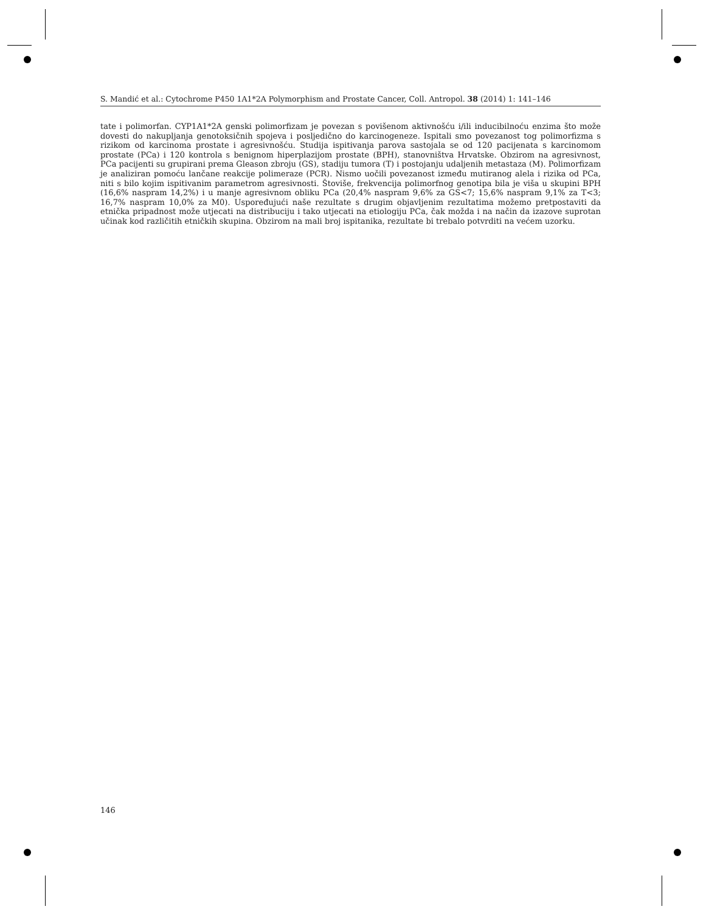S. Mandić et al.: Cytochrome P450 1A1*2A Polymorphism and Prostate Cancer, Coll. Antropol. 38 (2014) 1: 141–146
tate i polimorfan. CYP1A1*2A genski polimorfizam je povezan s povišenom aktivnošću i/ili inducibilnoću enzima što može dovesti do nakupljanja genotoksičnih spojeva i posljedično do karcinogeneze. Ispitali smo povezanost tog polimorfizma s rizikom od karcinoma prostate i agresivnošću. Studija ispitivanja parova sastojala se od 120 pacijenata s karcinomom prostate (PCa) i 120 kontrola s benignom hiperplazijom prostate (BPH), stanovništva Hrvatske. Obzirom na agresivnost, PCa pacijenti su grupirani prema Gleason zbroju (GS), stadiju tumora (T) i postojanju udaljenih metastaza (M). Polimorfizam je analiziran pomoću lančane reakcije polimeraze (PCR). Nismo uočili povezanost između mutiranog alela i rizika od PCa, niti s bilo kojim ispitivanim parametrom agresivnosti. Štoviše, frekvencija polimorfnog genotipa bila je viša u skupini BPH (16,6% naspram 14,2%) i u manje agresivnom obliku PCa (20,4% naspram 9,6% za GS<7; 15,6% naspram 9,1% za T<3; 16,7% naspram 10,0% za M0). Uspoređujući naše rezultate s drugim objavljenim rezultatima možemo pretpostaviti da etnička pripadnost može utjecati na distribuciju i tako utjecati na etiologiju PCa, čak možda i na način da izazove suprotan učinak kod različitih etničkih skupina. Obzirom na mali broj ispitanika, rezultate bi trebalo potvrditi na većem uzorku.
146